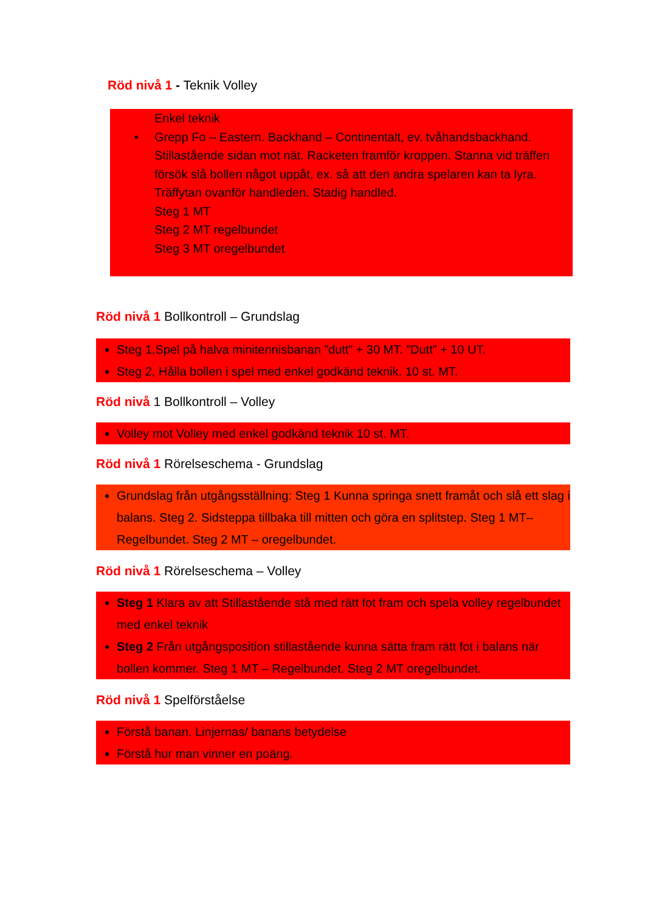Röd nivå 1 - Teknik Volley
Enkel teknik
• Grepp Fo – Eastern. Backhand – Continentalt, ev. tvåhandsbackhand.
Stillastående sidan mot nät. Racketen framför kroppen. Stanna vid träffen försök slå bollen något uppåt, ex. så att den andra spelaren kan ta lyra. Träffytan ovanför handleden. Stadig handled.
Steg 1 MT
Steg 2 MT regelbundet
Steg 3 MT oregelbundet
Röd nivå 1 Bollkontroll – Grundslag
Steg 1,Spel på halva minitennisbanan ”dutt” + 30 MT. ”Dutt” + 10 UT.
Steg 2, Hålla bollen i spel med enkel godkänd teknik. 10 st. MT.
Röd nivå 1 Bollkontroll – Volley
Volley mot Volley med enkel godkänd teknik 10 st. MT.
Röd nivå 1 Rörelseschema - Grundslag
Grundslag från utgångsställning: Steg 1 Kunna springa snett framåt och slå ett slag i balans. Steg 2. Sidsteppa tillbaka till mitten och göra en splitstep. Steg 1 MT– Regelbundet. Steg 2 MT – oregelbundet.
Röd nivå 1 Rörelseschema – Volley
Steg 1 Klara av att Stillastående stå med rätt fot fram och spela volley regelbundet med enkel teknik
Steg 2 Från utgångsposition stillastående kunna sätta fram rätt fot i balans när bollen kommer. Steg 1 MT – Regelbundet. Steg 2 MT oregelbundet.
Röd nivå 1 Spelförståelse
Förstå banan. Linjernas/ banans betydelse
Förstå hur man vinner en poäng.